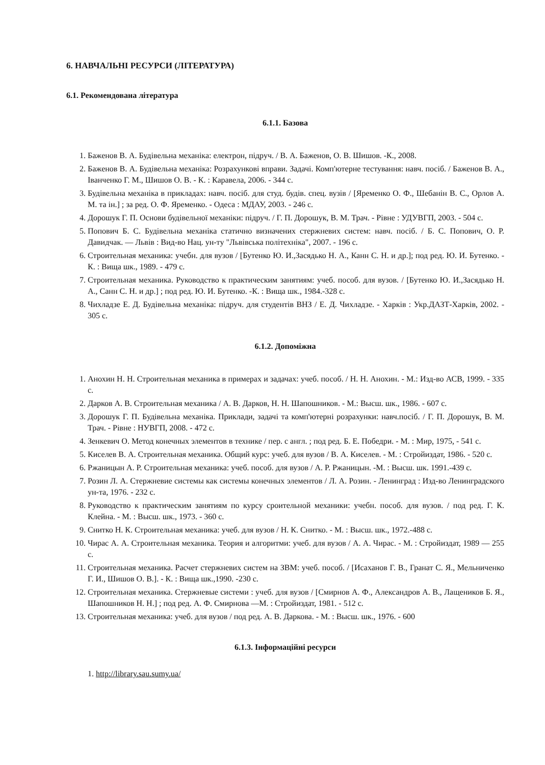6. НАВЧАЛЬНІ РЕСУРСИ (ЛІТЕРАТУРА)
6.1. Рекомендована література
6.1.1. Базова
1. Баженов В. А. Будівельна механіка: електрон, підруч. / В. А. Баженов, О. В. Шишов. -К., 2008.
2. Баженов В. А. Будівельна механіка: Розрахункові вправи. Задачі. Комп'ютерне тестування: навч. посіб. / Баженов В. А., Іванченко Г. М., Шишов О. В. - К. : Каравела, 2006. - 344 с.
3. Будівельна механіка в прикладах: навч. посіб. для студ. будів. спец. вузів / [Яременко О. Ф., Шебанін В. С., Орлов А. М. та ін.] ; за ред. О. Ф. Яременко. - Одеса : МДАУ, 2003. - 246 с.
4. Дорошук Г. П. Основи будівельної механіки: підруч. / Г. П. Дорошук, В. М. Трач. - Рівне : УДУВГП, 2003. - 504 с.
5. Попович Б. С. Будівельна механіка статично визначених стержневих систем: навч. посіб. / Б. С. Попович, О. Р. Давидчак. — Львів : Вид-во Нац. ун-ту "Львівська політехніка", 2007. - 196 с.
6. Строительная механика: учебн. для вузов / [Бутенко Ю. И.,Засядько Н. А., Канн С. Н. и др.]; под ред. Ю. И. Бутенко. - К. : Вища шк., 1989. - 479 с.
7. Строительная механика. Руководство к практическим занятиям: учеб. пособ. для вузов. / [Бутенко Ю. И.,Засядько Н. А., Санн С. Н. и др.] ; под ред. Ю. И. Бутенко. -К. : Вища шк., 1984.-328 с.
8. Чихладзе Е. Д. Будівельна механіка: підруч. для студентів ВНЗ / Е. Д. Чихладзе. - Харків : Укр.ДАЗТ-Харків, 2002. - 305 с.
6.1.2. Допоміжна
1. Анохин Н. Н. Строительная механика в примерах и задачах: учеб. пособ. / Н. Н. Анохин. - М.: Изд-во АСВ, 1999. - 335 с.
2. Дарков А. В. Строительная механика / А. В. Дарков, Н. Н. Шапошников. - М.: Высш. шк., 1986. - 607 с.
3. Дорошук Г. П. Будівельна механіка. Приклади, задачі та комп'ютерні розрахунки: навч.посіб. / Г. П. Дорошук, В. М. Трач. - Рівне : НУВГП, 2008. - 472 с.
4. Зенкевич О. Метод конечных элементов в технике / пер. с англ. ; под ред. Б. Е. Победри. - М. : Мир, 1975, - 541 с.
5. Киселев В. А. Строительная механика. Общий курс: учеб. для вузов / В. А. Киселев. - М. : Стройиздат, 1986. - 520 с.
6. Ржаницын А. Р. Строительная механика: учеб. пособ. для вузов / А. Р. Ржаницын. -М. : Высш. шк. 1991.-439 с.
7. Розин Л. А. Стержневие системы как системы конечных элементов / Л. А. Розин. - Ленинград : Изд-во Ленинградского ун-та, 1976. - 232 с.
8. Руководство к практическим занятиям по курсу сроительной механики: учебн. пособ. для вузов. / под ред. Г. К. Клейна. - М. : Высш. шк., 1973. - 360 с.
9. Снитко Н. К. Строительная механика: учеб. для вузов / Н. К. Снитко. - М. : Высш. шк., 1972.-488 с.
10. Чирас А. А. Строительная механика. Теория и алгоритми: учеб. для вузов / А. А. Чирас. - М. : Стройиздат, 1989 — 255 с.
11. Строительная механика. Расчет стержневих систем на ЗВМ: учеб. пособ. / [Исаханов Г. В., Гранат С. Я., Мельниченко Г. И., Шишов О. В.]. - К. : Вища шк.,1990. -230 с.
12. Строительная механика. Стержневые системи : учеб. для вузов / [Смирнов А. Ф., Александров А. В., Лащеников Б. Я., Шапошников Н. Н.] ; под ред. А. Ф. Смирнова —М. : Стройиздат, 1981. - 512 с.
13. Строительная механика: учеб. для вузов / под ред. А. В. Даркова. - М. : Высш. шк., 1976. - 600
6.1.3. Інформаційні ресурси
1. http://library.sau.sumy.ua/